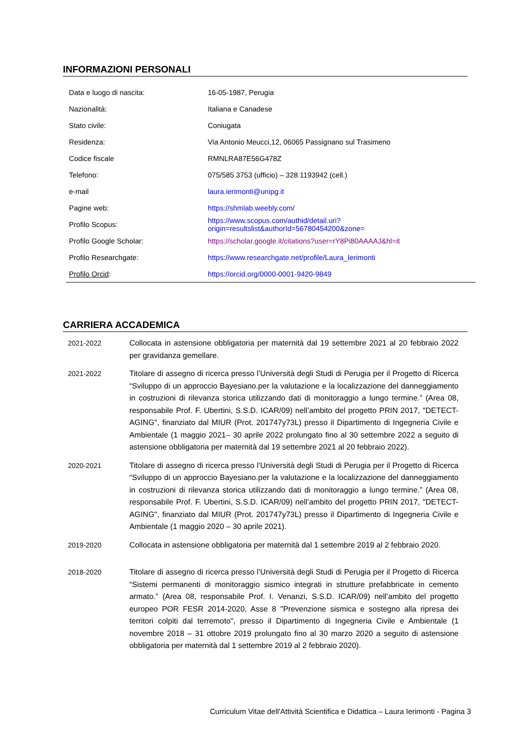INFORMAZIONI PERSONALI
| Data e luogo di nascita: | 16-05-1987, Perugia |
| Nazionalità: | Italiana e Canadese |
| Stato civile: | Coniugata |
| Residenza: | Via Antonio Meucci,12, 06065 Passignano sul Trasimeno |
| Codice fiscale | RMNLRA87E56G478Z |
| Telefono: | 075/585 3753 (ufficio) – 328 1193942 (cell.) |
| e-mail | laura.ierimonti@unipg.it |
| Pagine web: | https://shmlab.weebly.com/ |
| Profilo Scopus: | https://www.scopus.com/authid/detail.uri?origin=resultslist&authorId=56780454200&zone= |
| Profilo Google Scholar: | https://scholar.google.it/citations?user=rY8Pi80AAAAJ&hl=it |
| Profilo Researchgate: | https://www.researchgate.net/profile/Laura_Ierimonti |
| Profilo Orcid : | https://orcid.org/0000-0001-9420-9849 |
CARRIERA ACCADEMICA
| 2021-2022 | Collocata in astensione obbligatoria per maternità dal 19 settembre 2021 al 20 febbraio 2022 per gravidanza gemellare. |
| 2021-2022 | Titolare di assegno di ricerca presso l’Università degli Studi di Perugia per il Progetto di Ricerca “Sviluppo di un approccio Bayesiano.per la valutazione e la localizzazione del danneggiamento in costruzioni di rilevanza storica utilizzando dati di monitoraggio a lungo termine.” (Area 08, responsabile Prof. F. Ubertini, S.S.D. ICAR/09) nell’ambito del progetto PRIN 2017, "DETECT-AGING", finanziato dal MIUR (Prot. 201747y73L) presso il Dipartimento di Ingegneria Civile e Ambientale (1 maggio 2021– 30 aprile 2022 prolungato fino al 30 settembre 2022 a seguito di astensione obbligatoria per maternità dal 19 settembre 2021 al 20 febbraio 2022). |
| 2020-2021 | Titolare di assegno di ricerca presso l’Università degli Studi di Perugia per il Progetto di Ricerca “Sviluppo di un approccio Bayesiano.per la valutazione e la localizzazione del danneggiamento in costruzioni di rilevanza storica utilizzando dati di monitoraggio a lungo termine.” (Area 08, responsabile Prof. F. Ubertini, S.S.D. ICAR/09) nell’ambito del progetto PRIN 2017, "DETECT-AGING", finanziato dal MIUR (Prot. 201747y73L) presso il Dipartimento di Ingegneria Civile e Ambientale (1 maggio 2020 – 30 aprile 2021). |
| 2019-2020 | Collocata in astensione obbligatoria per maternità dal 1 settembre 2019 al 2 febbraio 2020. |
| 2018-2020 | Titolare di assegno di ricerca presso l’Università degli Studi di Perugia per il Progetto di Ricerca “Sistemi permanenti di monitoraggio sismico integrati in strutture prefabbricate in cemento armato.” (Area 08, responsabile Prof. I. Venanzi, S.S.D. ICAR/09) nell’ambito del progetto europeo POR FESR 2014-2020, Asse 8 "Prevenzione sismica e sostegno alla ripresa dei territori colpiti dal terremoto", presso il Dipartimento di Ingegneria Civile e Ambientale (1 novembre 2018 – 31 ottobre 2019 prolungato fino al 30 marzo 2020 a seguito di astensione obbligatoria per maternità dal 1 settembre 2019 al 2 febbraio 2020). |
Curriculum Vitae dell'Attività Scientifica e Didattica – Laura Ierimonti - Pagina 3